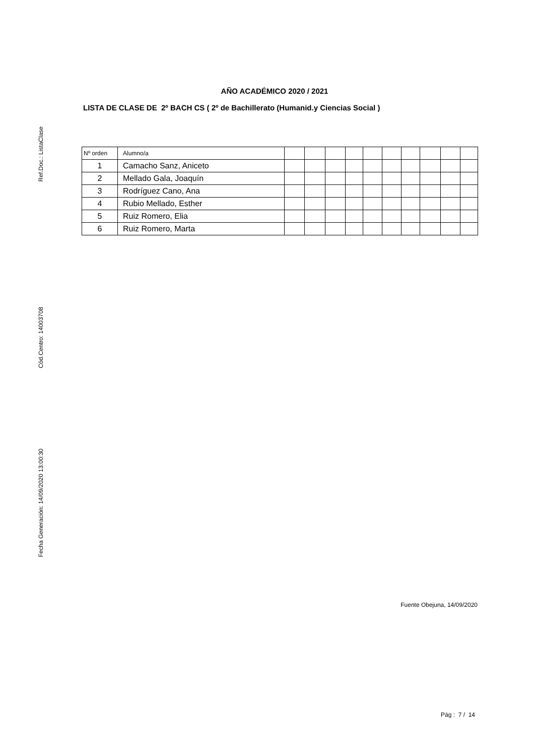Ref.Doc.: ListaClase
Cód.Centro: 14003708
Fecha Generación: 14/09/2020 13:00:30
AÑO ACADÉMICO 2020 / 2021
LISTA DE CLASE DE 2º BACH CS ( 2º de Bachillerato (Humanid.y Ciencias Social )
| Nº orden | Alumno/a | | | | | | | | | | |
| --- | --- | --- | --- | --- | --- | --- | --- | --- | --- | --- | --- |
| 1 | Camacho Sanz, Aniceto | | | | | | | | | | |
| 2 | Mellado Gala, Joaquín | | | | | | | | | | |
| 3 | Rodríguez Cano, Ana | | | | | | | | | | |
| 4 | Rubio Mellado, Esther | | | | | | | | | | |
| 5 | Ruiz Romero, Elia | | | | | | | | | | |
| 6 | Ruiz Romero, Marta | | | | | | | | | | |
Fuente Obejuna, 14/09/2020
Pág : 7 / 14